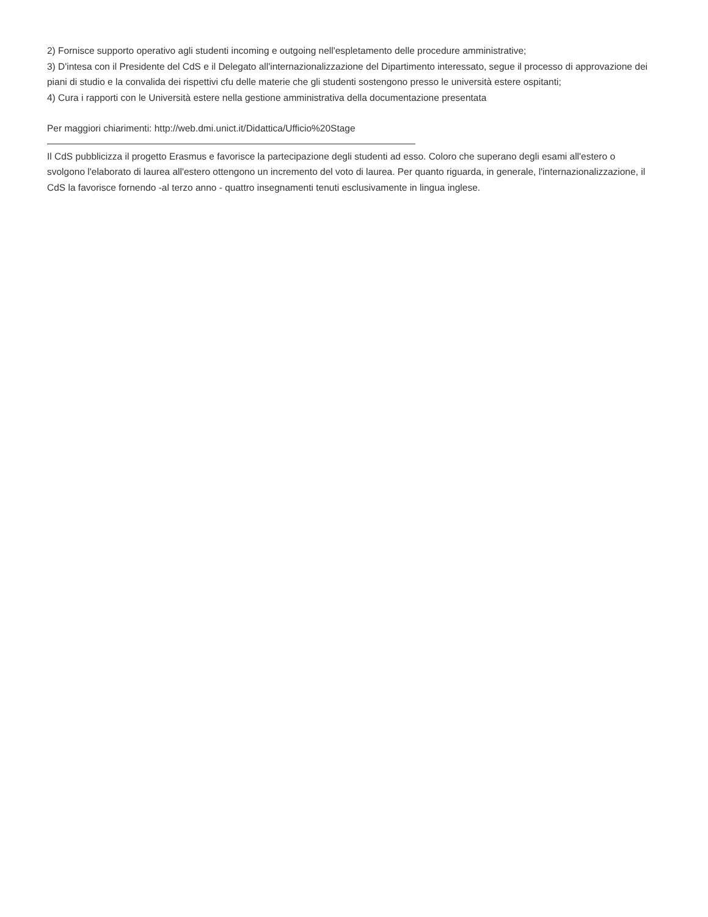2) Fornisce supporto operativo agli studenti incoming e outgoing nell'espletamento delle procedure amministrative;
3) D'intesa con il Presidente del CdS e il Delegato all'internazionalizzazione del Dipartimento interessato, segue il processo di approvazione dei piani di studio e la convalida dei rispettivi cfu delle materie che gli studenti sostengono presso le università estere ospitanti;
4) Cura i rapporti con le Università estere nella gestione amministrativa della documentazione presentata
Per maggiori chiarimenti: http://web.dmi.unict.it/Didattica/Ufficio%20Stage
Il CdS pubblicizza il progetto Erasmus e favorisce la partecipazione degli studenti ad esso. Coloro che superano degli esami all'estero o svolgono l'elaborato di laurea all'estero ottengono un incremento del voto di laurea. Per quanto riguarda, in generale, l'internazionalizzazione, il CdS la favorisce fornendo -al terzo anno - quattro insegnamenti tenuti esclusivamente in lingua inglese.